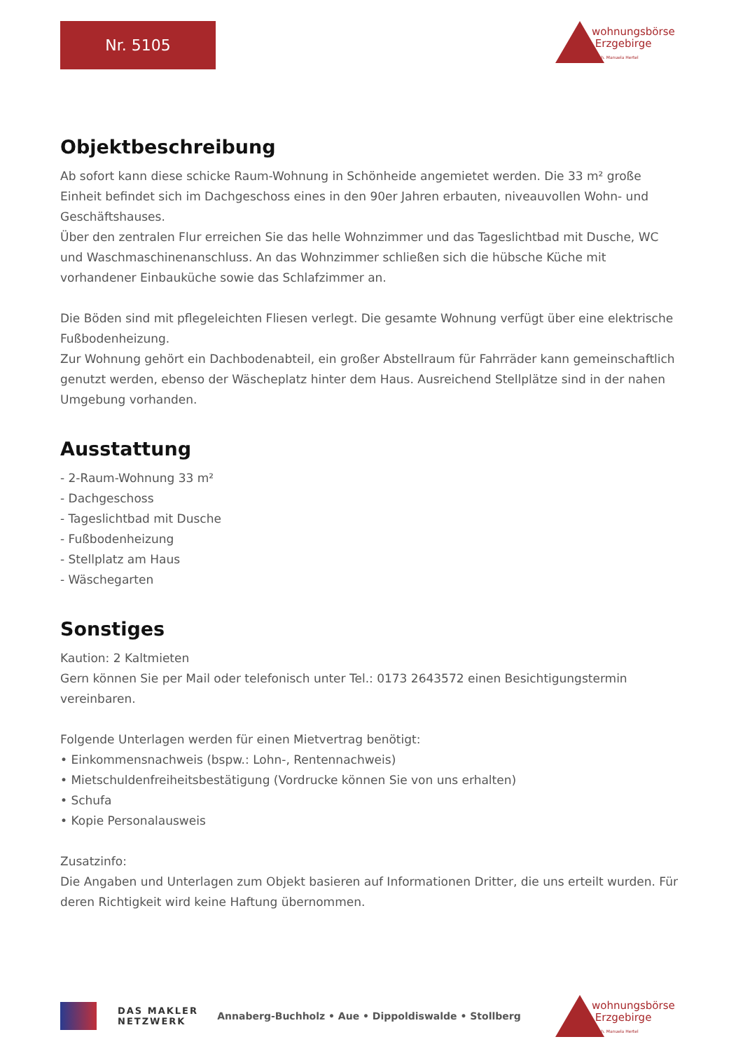Nr. 5105
wohnungsbörse
Erzgebirge
Inh. Manuela Hertel
Objektbeschreibung
Ab sofort kann diese schicke Raum-Wohnung in Schönheide angemietet werden. Die 33 m² große Einheit befindet sich im Dachgeschoss eines in den 90er Jahren erbauten, niveauvollen Wohn- und Geschäftshauses.
Über den zentralen Flur erreichen Sie das helle Wohnzimmer und das Tageslichtbad mit Dusche, WC und Waschmaschinenanschluss. An das Wohnzimmer schließen sich die hübsche Küche mit vorhandener Einbauküche sowie das Schlafzimmer an.
Die Böden sind mit pflegeleichten Fliesen verlegt. Die gesamte Wohnung verfügt über eine elektrische Fußbodenheizung.
Zur Wohnung gehört ein Dachbodenabteil, ein großer Abstellraum für Fahrräder kann gemeinschaftlich genutzt werden, ebenso der Wäscheplatz hinter dem Haus. Ausreichend Stellplätze sind in der nahen Umgebung vorhanden.
Ausstattung
- 2-Raum-Wohnung 33 m²
- Dachgeschoss
- Tageslichtbad mit Dusche
- Fußbodenheizung
- Stellplatz am Haus
- Wäschegarten
Sonstiges
Kaution: 2 Kaltmieten
Gern können Sie per Mail oder telefonisch unter Tel.: 0173 2643572 einen Besichtigungstermin vereinbaren.
Folgende Unterlagen werden für einen Mietvertrag benötigt:
• Einkommensnachweis (bspw.: Lohn-, Rentennachweis)
• Mietschuldenfreiheitsbestätigung (Vordrucke können Sie von uns erhalten)
• Schufa
• Kopie Personalausweis
Zusatzinfo:
Die Angaben und Unterlagen zum Objekt basieren auf Informationen Dritter, die uns erteilt wurden. Für deren Richtigkeit wird keine Haftung übernommen.
DAS MAKLER
NETZWERK
Annaberg-Buchholz • Aue • Dippoldiswalde • Stollberg
wohnungsbörse
Erzgebirge
Inh. Manuela Hertel